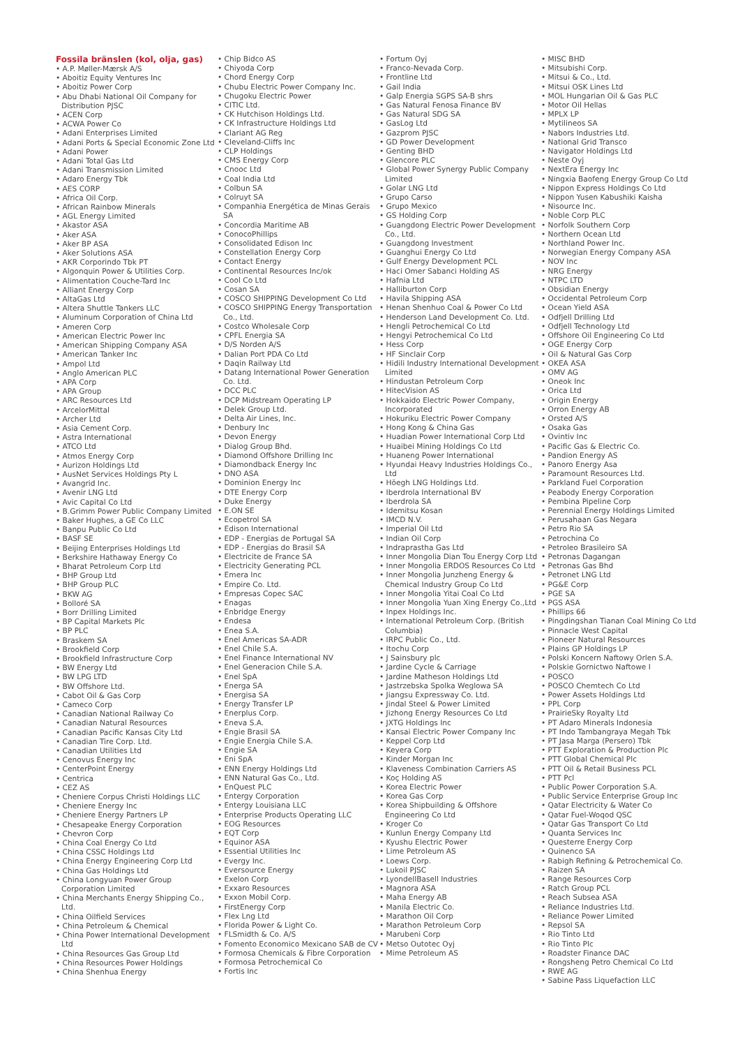Fossila bränslen (kol, olja, gas)
• A.P. Møller-Mærsk A/S
• Aboitiz Equity Ventures Inc
• Aboitiz Power Corp
• Abu Dhabi National Oil Company for Distribution PJSC
• ACEN Corp
• ACWA Power Co
• Adani Enterprises Limited
• Adani Ports & Special Economic Zone Ltd
• Adani Power
• Adani Total Gas Ltd
• Adani Transmission Limited
• Adaro Energy Tbk
• AES CORP
• Africa Oil Corp.
• African Rainbow Minerals
• AGL Energy Limited
• Akastor ASA
• Aker ASA
• Aker BP ASA
• Aker Solutions ASA
• AKR Corporindo Tbk PT
• Algonquin Power & Utilities Corp.
• Alimentation Couche-Tard Inc
• Alliant Energy Corp
• AltaGas Ltd
• Altera Shuttle Tankers LLC
• Aluminum Corporation of China Ltd
• Ameren Corp
• American Electric Power Inc
• American Shipping Company ASA
• American Tanker Inc
• Ampol Ltd
• Anglo American PLC
• APA Corp
• APA Group
• ARC Resources Ltd
• ArcelorMittal
• Archer Ltd
• Asia Cement Corp.
• Astra International
• ATCO Ltd
• Atmos Energy Corp
• Aurizon Holdings Ltd
• AusNet Services Holdings Pty L
• Avangrid Inc.
• Avenir LNG Ltd
• Avic Capital Co Ltd
• B.Grimm Power Public Company Limited
• Baker Hughes, a GE Co LLC
• Banpu Public Co Ltd
• BASF SE
• Beijing Enterprises Holdings Ltd
• Berkshire Hathaway Energy Co
• Bharat Petroleum Corp Ltd
• BHP Group Ltd
• BHP Group PLC
• BKW AG
• Bolloré SA
• Borr Drilling Limited
• BP Capital Markets Plc
• BP PLC
• Braskem SA
• Brookfield Corp
• Brookfield Infrastructure Corp
• BW Energy Ltd
• BW LPG LTD
• BW Offshore Ltd.
• Cabot Oil & Gas Corp
• Cameco Corp
• Canadian National Railway Co
• Canadian Natural Resources
• Canadian Pacific Kansas City Ltd
• Canadian Tire Corp. Ltd.
• Canadian Utilities Ltd
• Cenovus Energy Inc
• CenterPoint Energy
• Centrica
• CEZ AS
• Cheniere Corpus Christi Holdings LLC
• Cheniere Energy Inc
• Cheniere Energy Partners LP
• Chesapeake Energy Corporation
• Chevron Corp
• China Coal Energy Co Ltd
• China CSSC Holdings Ltd
• China Energy Engineering Corp Ltd
• China Gas Holdings Ltd
• China Longyuan Power Group Corporation Limited
• China Merchants Energy Shipping Co., Ltd.
• China Oilfield Services
• China Petroleum & Chemical
• China Power International Development Ltd
• China Resources Gas Group Ltd
• China Resources Power Holdings
• China Shenhua Energy
• Chip Bidco AS
• Chiyoda Corp
• Chord Energy Corp
• Chubu Electric Power Company Inc.
• Chugoku Electric Power
• CITIC Ltd.
• CK Hutchison Holdings Ltd.
• CK Infrastructure Holdings Ltd
• Clariant AG Reg
• Cleveland-Cliffs Inc
• CLP Holdings
• CMS Energy Corp
• Cnooc Ltd
• Coal India Ltd
• Colbun SA
• Colruyt SA
• Companhia Energética de Minas Gerais SA
• Concordia Maritime AB
• ConocoPhillips
• Consolidated Edison Inc
• Constellation Energy Corp
• Contact Energy
• Continental Resources Inc/ok
• Cool Co Ltd
• Cosan SA
• COSCO SHIPPING Development Co Ltd
• COSCO SHIPPING Energy Transportation Co., Ltd.
• Costco Wholesale Corp
• CPFL Energia SA
• D/S Norden A/S
• Dalian Port PDA Co Ltd
• Daqin Railway Ltd
• Datang International Power Generation Co. Ltd.
• DCC PLC
• DCP Midstream Operating LP
• Delek Group Ltd.
• Delta Air Lines, Inc.
• Denbury Inc
• Devon Energy
• Dialog Group Bhd.
• Diamond Offshore Drilling Inc
• Diamondback Energy Inc
• DNO ASA
• Dominion Energy Inc
• DTE Energy Corp
• Duke Energy
• E.ON SE
• Ecopetrol SA
• Edison International
• EDP - Energias de Portugal SA
• EDP - Energias do Brasil SA
• Electricite de France SA
• Electricity Generating PCL
• Emera Inc
• Empire Co. Ltd.
• Empresas Copec SAC
• Enagas
• Enbridge Energy
• Endesa
• Enea S.A.
• Enel Americas SA-ADR
• Enel Chile S.A.
• Enel Finance International NV
• Enel Generacion Chile S.A.
• Enel SpA
• Energa SA
• Energisa SA
• Energy Transfer LP
• Enerplus Corp.
• Eneva S.A.
• Engie Brasil SA
• Engie Energia Chile S.A.
• Engie SA
• Eni SpA
• ENN Energy Holdings Ltd
• ENN Natural Gas Co., Ltd.
• EnQuest PLC
• Entergy Corporation
• Entergy Louisiana LLC
• Enterprise Products Operating LLC
• EOG Resources
• EQT Corp
• Equinor ASA
• Essential Utilities Inc
• Evergy Inc.
• Eversource Energy
• Exelon Corp
• Exxaro Resources
• Exxon Mobil Corp.
• FirstEnergy Corp
• Flex Lng Ltd
• Florida Power & Light Co.
• FLSmidth & Co. A/S
• Fomento Economico Mexicano SAB de CV
• Formosa Chemicals & Fibre Corporation
• Formosa Petrochemical Co
• Fortis Inc
• Fortum Oyj
• Franco-Nevada Corp.
• Frontline Ltd
• Gail India
• Galp Energia SGPS SA-B shrs
• Gas Natural Fenosa Finance BV
• Gas Natural SDG SA
• GasLog Ltd
• Gazprom PJSC
• GD Power Development
• Genting BHD
• Glencore PLC
• Global Power Synergy Public Company Limited
• Golar LNG Ltd
• Grupo Carso
• Grupo Mexico
• GS Holding Corp
• Guangdong Electric Power Development Co., Ltd.
• Guangdong Investment
• Guanghui Energy Co Ltd
• Gulf Energy Development PCL
• Haci Omer Sabanci Holding AS
• Hafnia Ltd
• Halliburton Corp
• Havila Shipping ASA
• Henan Shenhuo Coal & Power Co Ltd
• Henderson Land Development Co. Ltd.
• Hengli Petrochemical Co Ltd
• Hengyi Petrochemical Co Ltd
• Hess Corp
• HF Sinclair Corp
• Hidili Industry International Development Limited
• Hindustan Petroleum Corp
• HitecVision AS
• Hokkaido Electric Power Company, Incorporated
• Hokuriku Electric Power Company
• Hong Kong & China Gas
• Huadian Power International Corp Ltd
• Huaibei Mining Holdings Co Ltd
• Huaneng Power International
• Hyundai Heavy Industries Holdings Co., Ltd
• Höegh LNG Holdings Ltd.
• Iberdrola International BV
• Iberdrola SA
• Idemitsu Kosan
• IMCD N.V.
• Imperial Oil Ltd
• Indian Oil Corp
• Indraprastha Gas Ltd
• Inner Mongolia Dian Tou Energy Corp Ltd
• Inner Mongolia ERDOS Resources Co Ltd
• Inner Mongolia Junzheng Energy & Chemical Industry Group Co Ltd
• Inner Mongolia Yitai Coal Co Ltd
• Inner Mongolia Yuan Xing Energy Co.,Ltd
• Inpex Holdings Inc.
• International Petroleum Corp. (British Columbia)
• IRPC Public Co., Ltd.
• Itochu Corp
• J Sainsbury plc
• Jardine Cycle & Carriage
• Jardine Matheson Holdings Ltd
• Jastrzebska Spolka Weglowa SA
• Jiangsu Expressway Co. Ltd.
• Jindal Steel & Power Limited
• Jizhong Energy Resources Co Ltd
• JXTG Holdings Inc
• Kansai Electric Power Company Inc
• Keppel Corp Ltd
• Keyera Corp
• Kinder Morgan Inc
• Klaveness Combination Carriers AS
• Koç Holding AS
• Korea Electric Power
• Korea Gas Corp
• Korea Shipbuilding & Offshore Engineering Co Ltd
• Kroger Co
• Kunlun Energy Company Ltd
• Kyushu Electric Power
• Lime Petroleum AS
• Loews Corp.
• Lukoil PJSC
• LyondellBasell Industries
• Magnora ASA
• Maha Energy AB
• Manila Electric Co.
• Marathon Oil Corp
• Marathon Petroleum Corp
• Marubeni Corp
• Metso Outotec Oyj
• Mime Petroleum AS
• MISC BHD
• Mitsubishi Corp.
• Mitsui & Co., Ltd.
• Mitsui OSK Lines Ltd
• MOL Hungarian Oil & Gas PLC
• Motor Oil Hellas
• MPLX LP
• Mytilineos SA
• Nabors Industries Ltd.
• National Grid Transco
• Navigator Holdings Ltd
• Neste Oyj
• NextEra Energy Inc
• Ningxia Baofeng Energy Group Co Ltd
• Nippon Express Holdings Co Ltd
• Nippon Yusen Kabushiki Kaisha
• Nisource Inc.
• Noble Corp PLC
• Norfolk Southern Corp
• Northern Ocean Ltd
• Northland Power Inc.
• Norwegian Energy Company ASA
• NOV Inc
• NRG Energy
• NTPC LTD
• Obsidian Energy
• Occidental Petroleum Corp
• Ocean Yield ASA
• Odfjell Drilling Ltd
• Odfjell Technology Ltd
• Offshore Oil Engineering Co Ltd
• OGE Energy Corp
• Oil & Natural Gas Corp
• OKEA ASA
• OMV AG
• Oneok Inc
• Orica Ltd
• Origin Energy
• Orron Energy AB
• Orsted A/S
• Osaka Gas
• Ovintiv Inc
• Pacific Gas & Electric Co.
• Pandion Energy AS
• Panoro Energy Asa
• Paramount Resources Ltd.
• Parkland Fuel Corporation
• Peabody Energy Corporation
• Pembina Pipeline Corp
• Perennial Energy Holdings Limited
• Perusahaan Gas Negara
• Petro Rio SA
• Petrochina Co
• Petroleo Brasileiro SA
• Petronas Dagangan
• Petronas Gas Bhd
• Petronet LNG Ltd
• PG&E Corp
• PGE SA
• PGS ASA
• Phillips 66
• Pingdingshan Tianan Coal Mining Co Ltd
• Pinnacle West Capital
• Pioneer Natural Resources
• Plains GP Holdings LP
• Polski Koncern Naftowy Orlen S.A.
• Polskie Gornictwo Naftowe I
• POSCO
• POSCO Chemtech Co Ltd
• Power Assets Holdings Ltd
• PPL Corp
• PrairieSky Royalty Ltd
• PT Adaro Minerals Indonesia
• PT Indo Tambangraya Megah Tbk
• PT Jasa Marga (Persero) Tbk
• PTT Exploration & Production Plc
• PTT Global Chemical Plc
• PTT Oil & Retail Business PCL
• PTT Pcl
• Public Power Corporation S.A.
• Public Service Enterprise Group Inc
• Qatar Electricity & Water Co
• Qatar Fuel-Woqod QSC
• Qatar Gas Transport Co Ltd
• Quanta Services Inc
• Questerre Energy Corp
• Quinenco SA
• Rabigh Refining & Petrochemical Co.
• Raizen SA
• Range Resources Corp
• Ratch Group PCL
• Reach Subsea ASA
• Reliance Industries Ltd.
• Reliance Power Limited
• Repsol SA
• Rio Tinto Ltd
• Rio Tinto Plc
• Roadster Finance DAC
• Rongsheng Petro Chemical Co Ltd
• RWE AG
• Sabine Pass Liquefaction LLC